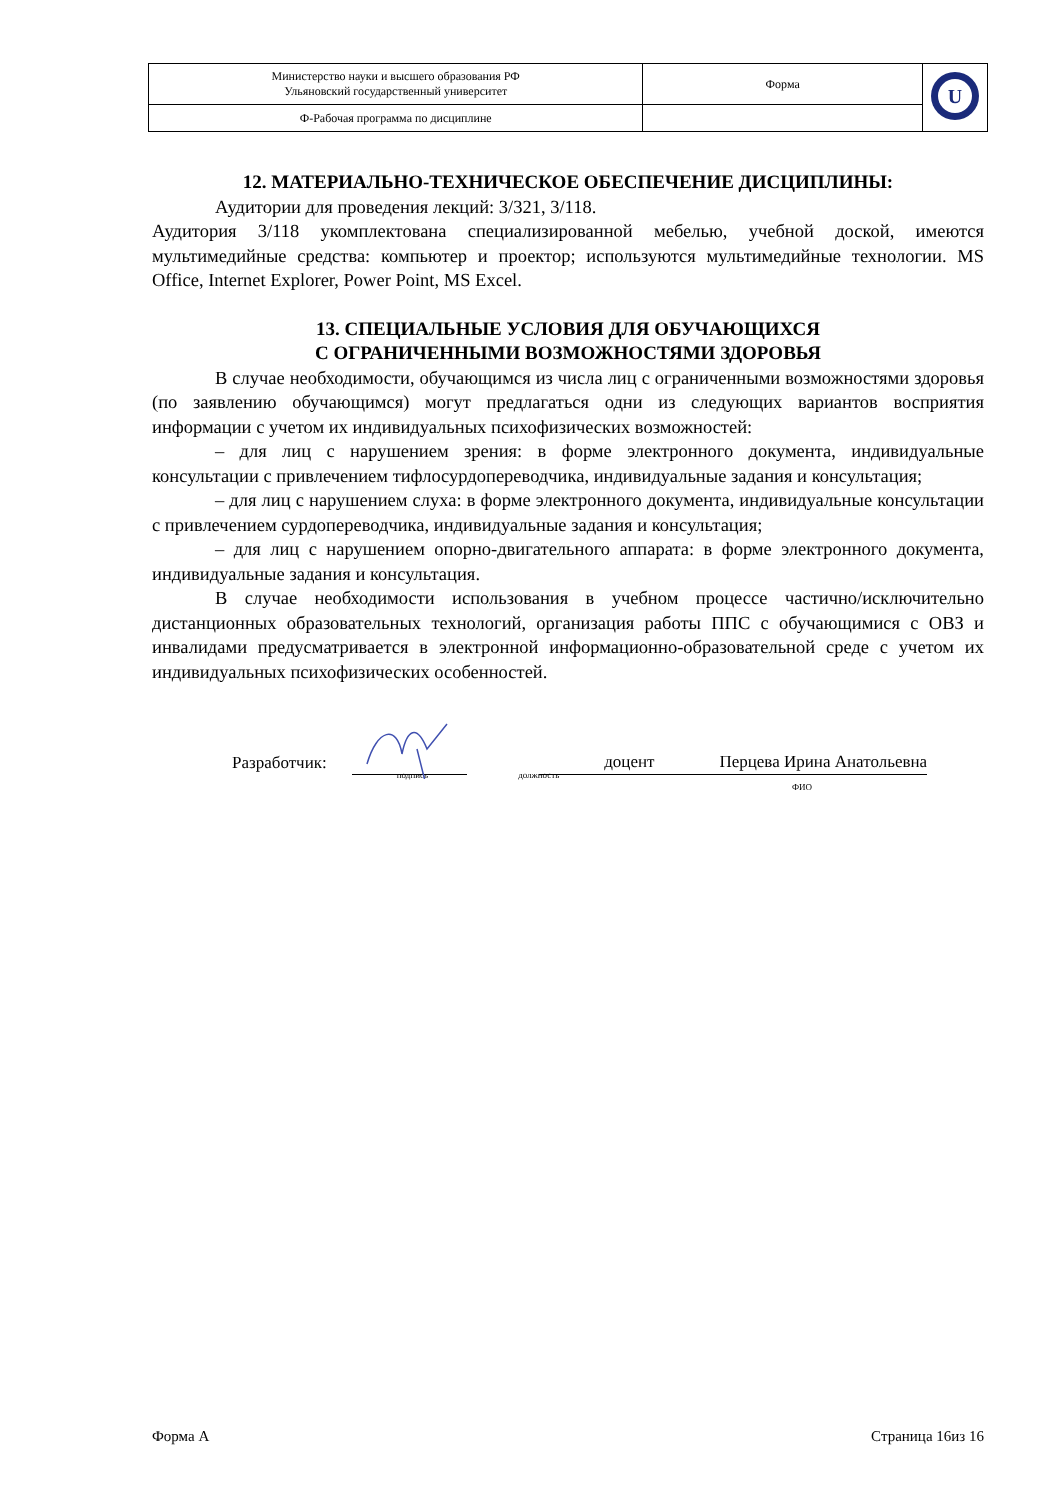| Министерство науки и высшего образования РФ Ульяновский государственный университет | Форма | U |
| Ф-Рабочая программа по дисциплине | | |
12. МАТЕРИАЛЬНО-ТЕХНИЧЕСКОЕ ОБЕСПЕЧЕНИЕ ДИСЦИПЛИНЫ:
Аудитории для проведения лекций: 3/321, 3/118.
Аудитория 3/118 укомплектована специализированной мебелью, учебной доской, имеются мультимедийные средства: компьютер и проектор; используются мультимедийные технологии. MS Office, Internet Explorer, Power Point, MS Excel.
13. СПЕЦИАЛЬНЫЕ УСЛОВИЯ ДЛЯ ОБУЧАЮЩИХСЯ
С ОГРАНИЧЕННЫМИ ВОЗМОЖНОСТЯМИ ЗДОРОВЬЯ
В случае необходимости, обучающимся из числа лиц с ограниченными возможностями здоровья (по заявлению обучающимся) могут предлагаться одни из следующих вариантов восприятия информации с учетом их индивидуальных психофизических возможностей:
– для лиц с нарушением зрения: в форме электронного документа, индивидуальные консультации с привлечением тифлосурдопереводчика, индивидуальные задания и консультация;
– для лиц с нарушением слуха: в форме электронного документа, индивидуальные консультации с привлечением сурдопереводчика, индивидуальные задания и консультация;
– для лиц с нарушением опорно-двигательного аппарата: в форме электронного документа, индивидуальные задания и консультация.
В случае необходимости использования в учебном процессе частично/исключительно дистанционных образовательных технологий, организация работы ППС с обучающимися с ОВЗ и инвалидами предусматривается в электронной информационно-образовательной среде с учетом их индивидуальных психофизических особенностей.
Разработчик: подпись должность доцент Перцева Ирина Анатольевна
ФИО
Форма А Страница 16из 16